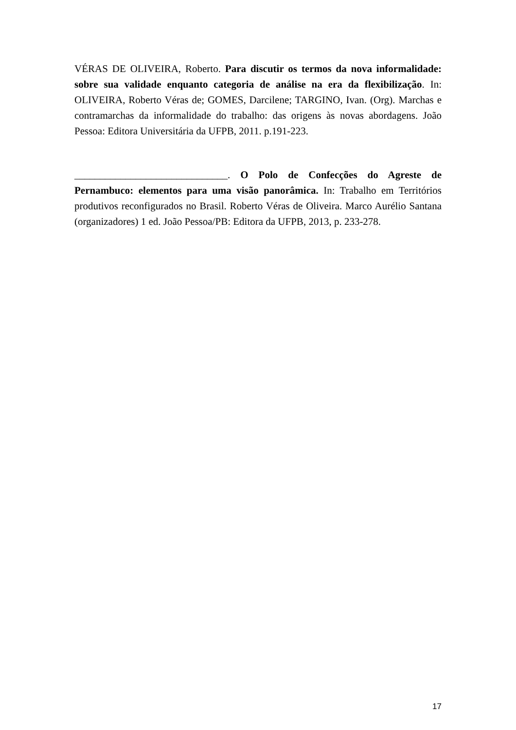VÉRAS DE OLIVEIRA, Roberto. Para discutir os termos da nova informalidade: sobre sua validade enquanto categoria de análise na era da flexibilização. In: OLIVEIRA, Roberto Véras de; GOMES, Darcilene; TARGINO, Ivan. (Org). Marchas e contramarchas da informalidade do trabalho: das origens às novas abordagens. João Pessoa: Editora Universitária da UFPB, 2011. p.191-223.
______________________________. O Polo de Confecções do Agreste de Pernambuco: elementos para uma visão panorâmica. In: Trabalho em Territórios produtivos reconfigurados no Brasil. Roberto Véras de Oliveira. Marco Aurélio Santana (organizadores) 1 ed. João Pessoa/PB: Editora da UFPB, 2013, p. 233-278.
17